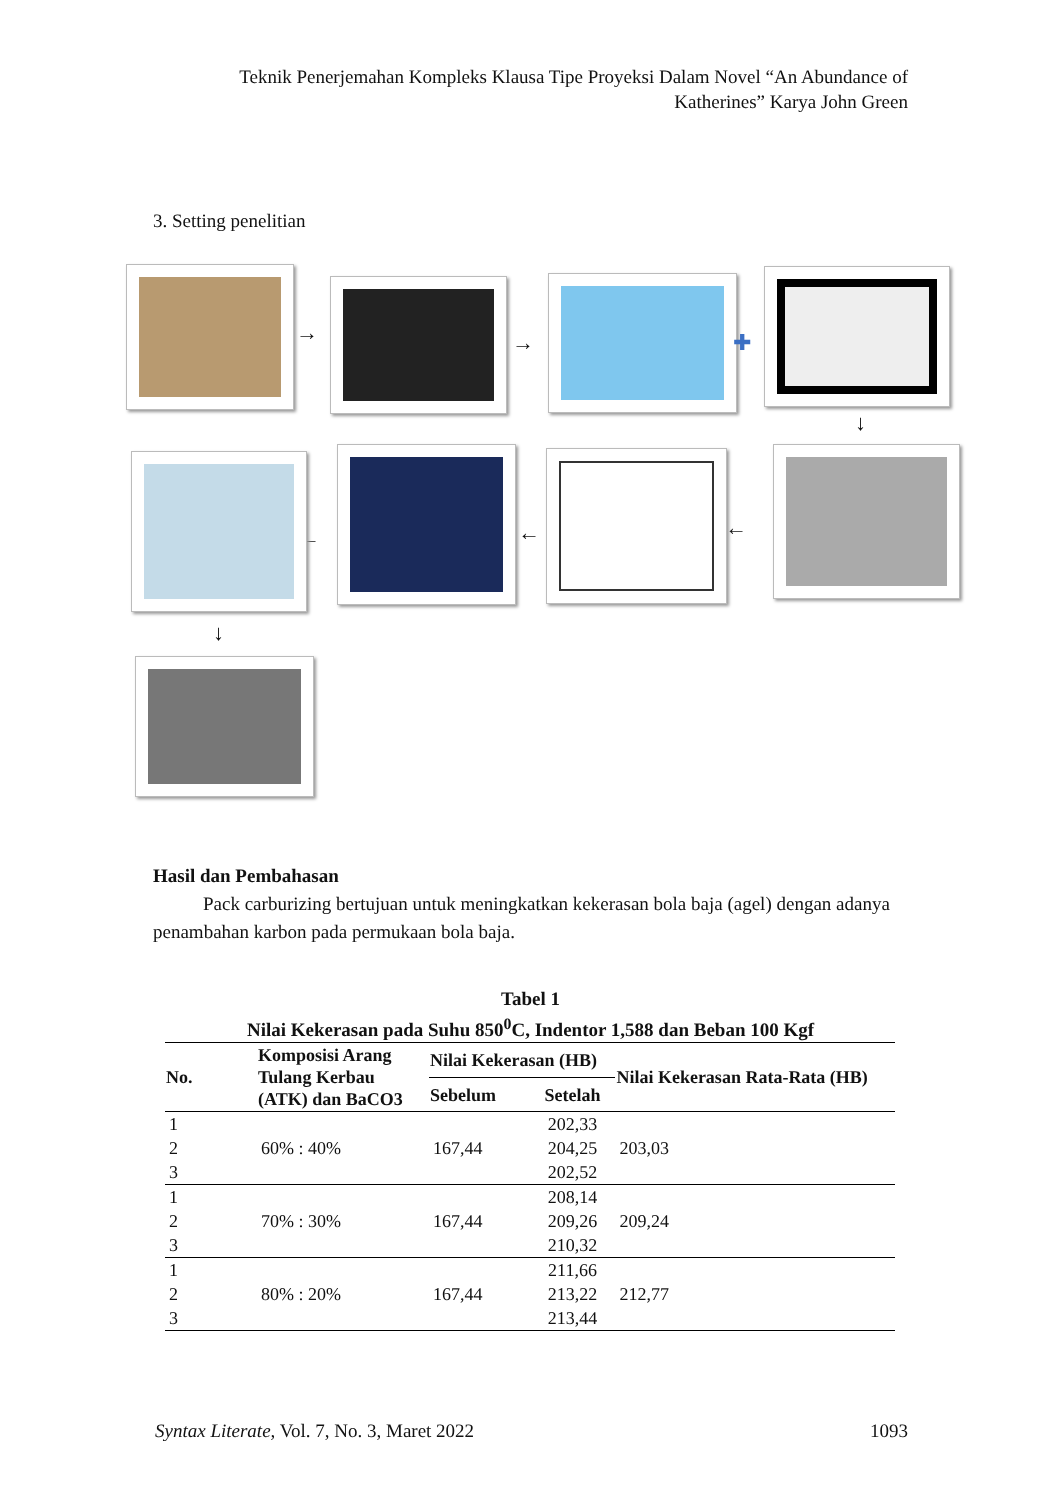Teknik Penerjemahan Kompleks Klausa Tipe Proyeksi Dalam Novel “An Abundance of Katherines” Karya John Green
3. Setting penelitian
→ → ✚
↓
←
←
←
↓
Hasil dan Pembahasan
Pack carburizing bertujuan untuk meningkatkan kekerasan bola baja (agel) dengan adanya penambahan karbon pada permukaan bola baja.
Tabel 1
Nilai Kekerasan pada Suhu 850<sup>0</sup>C, Indentor 1,588 dan Beban 100 Kgf
| No. | Komposisi Arang Tulang Kerbau (ATK) dan BaCO3 | Nilai Kekerasan (HB) | | Nilai Kekerasan Rata-Rata (HB) |
| --- | --- | --- | --- | --- |
| | | Sebelum | Setelah | |
| 1 | 60% : 40% | 167,44 | 202,33 | 203,03 |
| 2 | | | 204,25 | |
| 3 | | | 202,52 | |
| 1 | 70% : 30% | 167,44 | 208,14 | 209,24 |
| 2 | | | 209,26 | |
| 3 | | | 210,32 | |
| 1 | 80% : 20% | 167,44 | 211,66 | 212,77 |
| 2 | | | 213,22 | |
| 3 | | | 213,44 | |
Syntax Literate, Vol. 7, No. 3, Maret 2022 1093